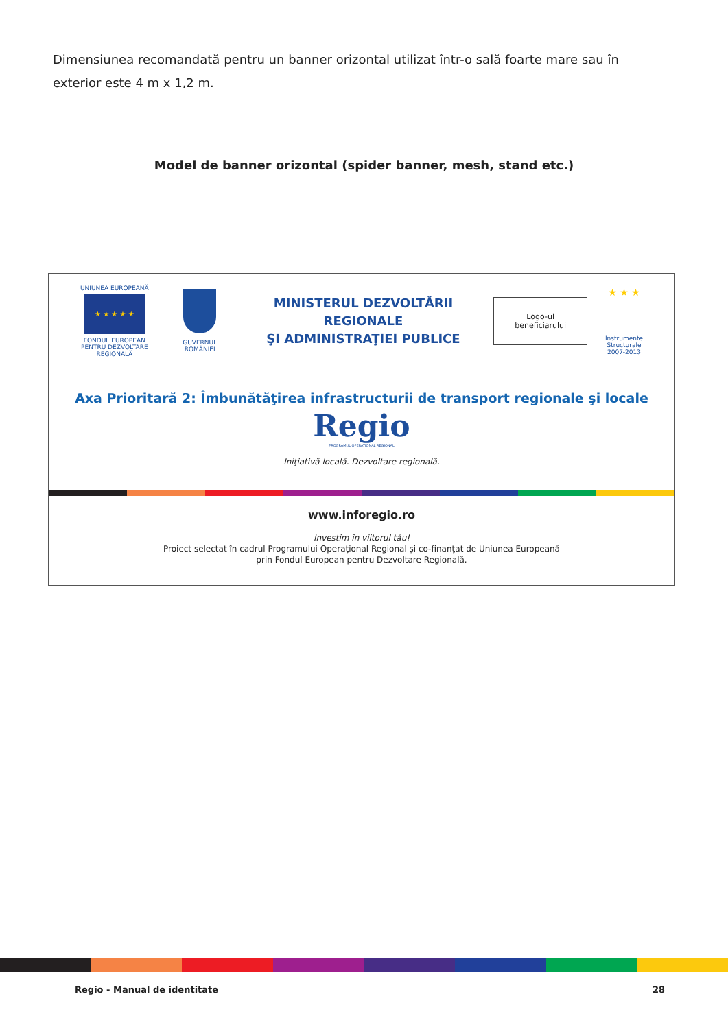Dimensiunea recomandată pentru un banner orizontal utilizat într-o sală foarte mare sau în exterior este 4 m x 1,2 m.
Model de banner orizontal (spider banner, mesh, stand etc.)
UNIUNEA EUROPEANĂ
★ ★ ★ ★ ★
FONDUL EUROPEAN
PENTRU DEZVOLTARE REGIONALĂ
GUVERNUL ROMÂNIEI
MINISTERUL DEZVOLTĂRII REGIONALE
ŞI ADMINISTRAŢIEI PUBLICE
Logo-ul
beneficiarului
★ ★ ★
Instrumente Structurale
2007-2013
Axa Prioritară 2: Îmbunătăţirea infrastructurii de transport regionale şi locale
Regio
PROGRAMUL OPERAŢIONAL REGIONAL
Iniţiativă locală. Dezvoltare regională.
www.inforegio.ro
Investim în viitorul tău!
Proiect selectat în cadrul Programului Operaţional Regional şi co-finanţat de Uniunea Europeană
prin Fondul European pentru Dezvoltare Regională.
Regio - Manual de identitate 28